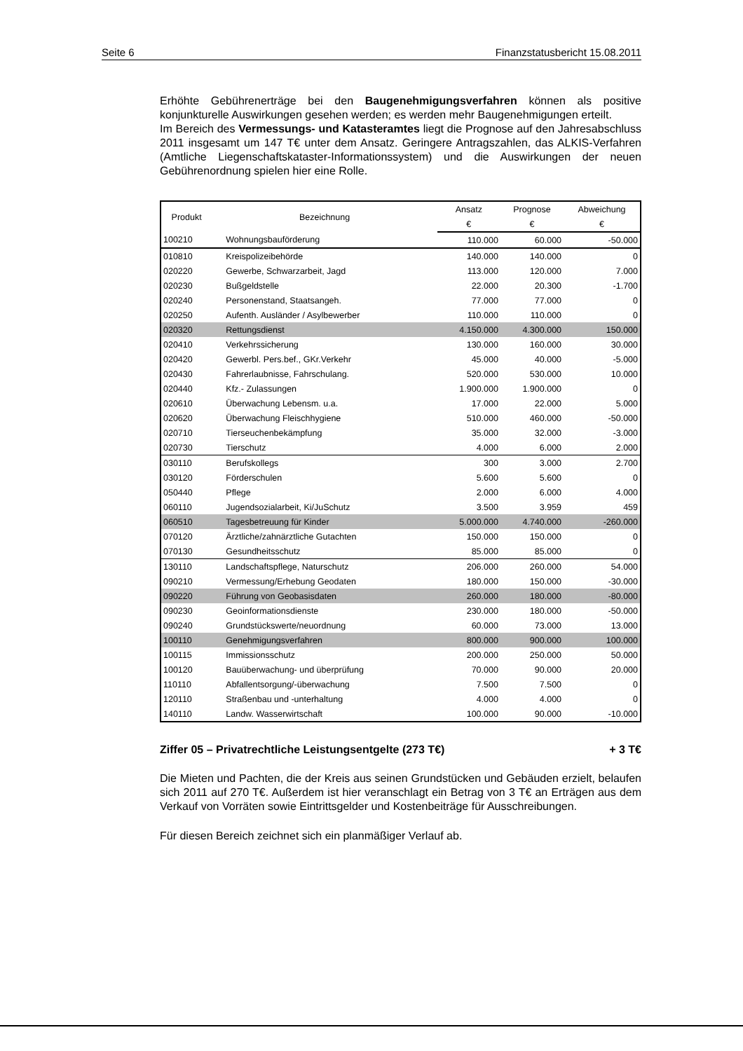Seite 6 Finanzstatusbericht 15.08.2011
Erhöhte Gebührenerträge bei den Baugenehmigungsverfahren können als positive konjunkturelle Auswirkungen gesehen werden; es werden mehr Baugenehmigungen erteilt.
Im Bereich des Vermessungs- und Katasteramtes liegt die Prognose auf den Jahresabschluss 2011 insgesamt um 147 T€ unter dem Ansatz. Geringere Antragszahlen, das ALKIS-Verfahren (Amtliche Liegenschaftskataster-Informationssystem) und die Auswirkungen der neuen Gebührenordnung spielen hier eine Rolle.
| Produkt | Bezeichnung | Ansatz | Prognose | Abweichung |
| --- | --- | --- | --- | --- |
| | | € | € | € |
| 100210 | Wohnungsbauförderung | 110.000 | 60.000 | -50.000 |
| 010810 | Kreispolizeibehörde | 140.000 | 140.000 | 0 |
| 020220 | Gewerbe, Schwarzarbeit, Jagd | 113.000 | 120.000 | 7.000 |
| 020230 | Bußgeldstelle | 22.000 | 20.300 | -1.700 |
| 020240 | Personenstand, Staatsangeh. | 77.000 | 77.000 | 0 |
| 020250 | Aufenth. Ausländer / Asylbewerber | 110.000 | 110.000 | 0 |
| 020320 | Rettungsdienst | 4.150.000 | 4.300.000 | 150.000 |
| 020410 | Verkehrssicherung | 130.000 | 160.000 | 30.000 |
| 020420 | Gewerbl. Pers.bef., GKr.Verkehr | 45.000 | 40.000 | -5.000 |
| 020430 | Fahrerlaubnisse, Fahrschulang. | 520.000 | 530.000 | 10.000 |
| 020440 | Kfz.- Zulassungen | 1.900.000 | 1.900.000 | 0 |
| 020610 | Überwachung Lebensm. u.a. | 17.000 | 22.000 | 5.000 |
| 020620 | Überwachung Fleischhygiene | 510.000 | 460.000 | -50.000 |
| 020710 | Tierseuchenbekämpfung | 35.000 | 32.000 | -3.000 |
| 020730 | Tierschutz | 4.000 | 6.000 | 2.000 |
| 030110 | Berufskollegs | 300 | 3.000 | 2.700 |
| 030120 | Förderschulen | 5.600 | 5.600 | 0 |
| 050440 | Pflege | 2.000 | 6.000 | 4.000 |
| 060110 | Jugendsozialarbeit, Ki/JuSchutz | 3.500 | 3.959 | 459 |
| 060510 | Tagesbetreuung für Kinder | 5.000.000 | 4.740.000 | -260.000 |
| 070120 | Ärztliche/zahnärztliche Gutachten | 150.000 | 150.000 | 0 |
| 070130 | Gesundheitsschutz | 85.000 | 85.000 | 0 |
| 130110 | Landschaftspflege, Naturschutz | 206.000 | 260.000 | 54.000 |
| 090210 | Vermessung/Erhebung Geodaten | 180.000 | 150.000 | -30.000 |
| 090220 | Führung von Geobasisdaten | 260.000 | 180.000 | -80.000 |
| 090230 | Geoinformationsdienste | 230.000 | 180.000 | -50.000 |
| 090240 | Grundstückswerte/neuordnung | 60.000 | 73.000 | 13.000 |
| 100110 | Genehmigungsverfahren | 800.000 | 900.000 | 100.000 |
| 100115 | Immissionsschutz | 200.000 | 250.000 | 50.000 |
| 100120 | Bauüberwachung- und überprüfung | 70.000 | 90.000 | 20.000 |
| 110110 | Abfallentsorgung/-überwachung | 7.500 | 7.500 | 0 |
| 120110 | Straßenbau und -unterhaltung | 4.000 | 4.000 | 0 |
| 140110 | Landw. Wasserwirtschaft | 100.000 | 90.000 | -10.000 |
Ziffer 05 – Privatrechtliche Leistungsentgelte (273 T€) + 3 T€
Die Mieten und Pachten, die der Kreis aus seinen Grundstücken und Gebäuden erzielt, belaufen sich 2011 auf 270 T€. Außerdem ist hier veranschlagt ein Betrag von 3 T€ an Erträgen aus dem Verkauf von Vorräten sowie Eintrittsgelder und Kostenbeiträge für Ausschreibungen.
Für diesen Bereich zeichnet sich ein planmäßiger Verlauf ab.